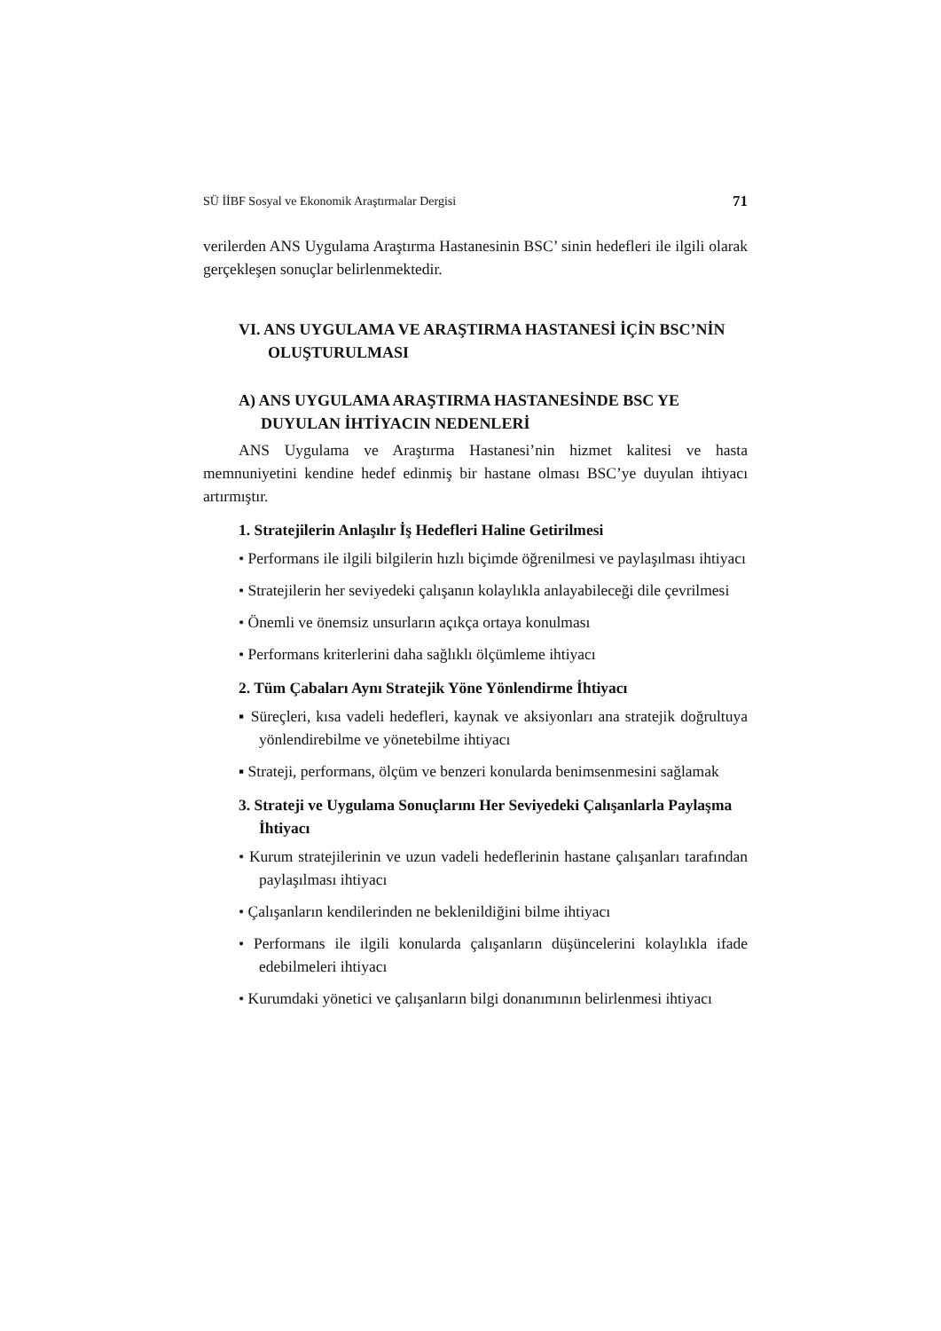SÜ İİBF Sosyal ve Ekonomik Araştırmalar Dergisi 71
verilerden ANS Uygulama Araştırma Hastanesinin BSC’ sinin hedefleri ile ilgili olarak gerçekleşen sonuçlar belirlenmektedir.
VI. ANS UYGULAMA VE ARAŞTIRMA HASTANESİ İÇİN BSC’NİN OLUŞTURULMASI
A) ANS UYGULAMA ARAŞTIRMA HASTANESİNDE BSC YE DUYULAN İHTİYACIN NEDENLERİ
ANS Uygulama ve Araştırma Hastanesi’nin hizmet kalitesi ve hasta memnuniyetini kendine hedef edinmiş bir hastane olması BSC’ye duyulan ihtiyacı artırmıştır.
1. Stratejilerin Anlaşılır İş Hedefleri Haline Getirilmesi
• Performans ile ilgili bilgilerin hızlı biçimde öğrenilmesi ve paylaşılması ihtiyacı
• Stratejilerin her seviyedeki çalışanın kolaylıkla anlayabileceği dile çevrilmesi
• Önemli ve önemsiz unsurların açıkça ortaya konulması
• Performans kriterlerini daha sağlıklı ölçümleme ihtiyacı
2. Tüm Çabaları Aynı Stratejik Yöne Yönlendirme İhtiyacı
▪ Süreçleri, kısa vadeli hedefleri, kaynak ve aksiyonları ana stratejik doğrultuya yönlendirebilme ve yönetebilme ihtiyacı
▪ Strateji, performans, ölçüm ve benzeri konularda benimsenmesini sağlamak
3. Strateji ve Uygulama Sonuçlarını Her Seviyedeki Çalışanlarla Paylaşma İhtiyacı
• Kurum stratejilerinin ve uzun vadeli hedeflerinin hastane çalışanları tarafından paylaşılması ihtiyacı
• Çalışanların kendilerinden ne beklenildiğini bilme ihtiyacı
• Performans ile ilgili konularda çalışanların düşüncelerini kolaylıkla ifade edebilmeleri ihtiyacı
• Kurumdaki yönetici ve çalışanların bilgi donanımının belirlenmesi ihtiyacı